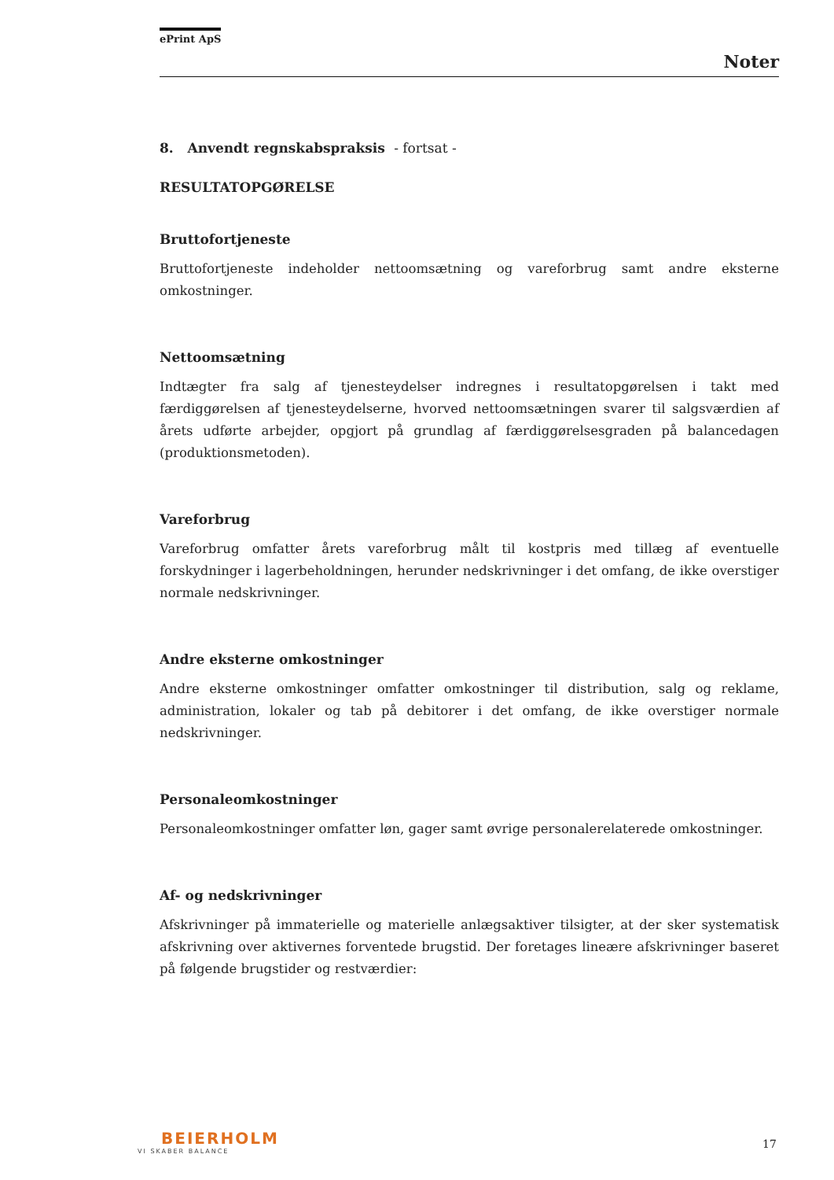ePrint ApS
Noter
8. Anvendt regnskabspraksis - fortsat -
RESULTATOPGØRELSE
Bruttofortjeneste
Bruttofortjeneste indeholder nettoomsætning og vareforbrug samt andre eksterne omkostninger.
Nettoomsætning
Indtægter fra salg af tjenesteydelser indregnes i resultatopgørelsen i takt med færdiggørelsen af tjenesteydelserne, hvorved nettoomsætningen svarer til salgsværdien af årets udførte arbejder, opgjort på grundlag af færdiggørelsesgraden på balancedagen (produktionsmetoden).
Vareforbrug
Vareforbrug omfatter årets vareforbrug målt til kostpris med tillæg af eventuelle forskydninger i lagerbeholdningen, herunder nedskrivninger i det omfang, de ikke overstiger normale nedskrivninger.
Andre eksterne omkostninger
Andre eksterne omkostninger omfatter omkostninger til distribution, salg og reklame, administration, lokaler og tab på debitorer i det omfang, de ikke overstiger normale nedskrivninger.
Personaleomkostninger
Personaleomkostninger omfatter løn, gager samt øvrige personalerelaterede omkostninger.
Af- og nedskrivninger
Afskrivninger på immaterielle og materielle anlægsaktiver tilsigter, at der sker systematisk afskrivning over aktivernes forventede brugstid. Der foretages lineære afskrivninger baseret på følgende brugstider og restværdier:
BEIERHOLM
VI SKABER BALANCE
17